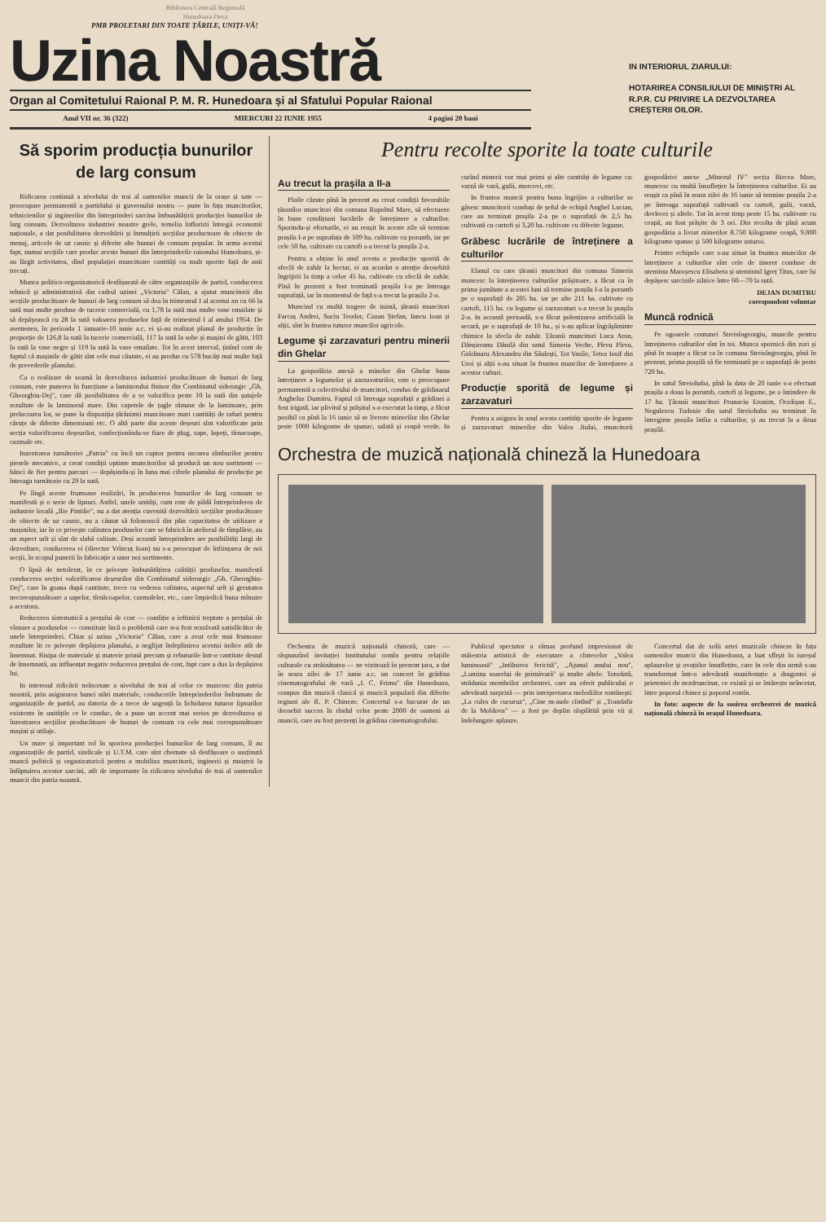Biblioteca Centrală Regională Hunedoara-Deva
PMR PROLETARI DIN TOATE ȚĂRILE, UNIȚI-VĂ!
Uzina Noastră
Organ al Comitetului Raional P. M. R. Hunedoara și al Sfatului Popular Raional
Anul VII nr. 36 (322) MIERCURI 22 IUNIE 1955 4 pagini 20 bani
IN INTERIORUL ZIARULUI:
HOTARIREA CONSILIULUI DE MINIȘTRI AL R.P.R. CU PRIVIRE LA DEZVOLTAREA CREȘTERII OILOR.
Să sporim producția bunurilor de larg consum
Ridicarea continuă a nivelului de trai al oamenilor muncii de la orașe și sate — preocupare permanentă a partidului și guvernului nostru — pune în fața muncitorilor, tehnicienilor și inginerilor din întreprinderi sarcina îmbunătățirii producției bunurilor de larg consum. Dezvoltarea industriei noastre grele, temelia înfloririi întregii economii naționale, a dat posibilitatea dezvoltării și înmulțirii secțiilor productoare de obiecte de menaj, articole de uz casnic și diferite alte bunuri de consum popular. In urma acestui fapt, numai secțiile care produc aceste bunuri din întreprinderile raionului Hunedoara, și-au lărgit activitatea, dînd populației muncitoare cantități cu mult sporite față de anii trecuți.
Munca politico-organizatorică desfășurată de către organizațiile de partid, conducerea tehnică și administrativă din cadrul uzinei „Victoria" Călan, a ajutat muncitorii din secțiile producătoare de bunuri de larg consum să dea în trimestrul I al acestui an cu 66 la sută mai multe produse de tucerie comercială, cu 1,78 la sută mai multe vase emailate și să depășească cu 28 la sută valoarea produselor față de trimestrul I al anului 1954. De asemenea, în perioada 1 ianuarie-10 iunie a.c. ei și-au realizat planul de producție în proporție de 126,8 la sută la tucerie comercială, 117 la sută la sobe și mașini de gătit, 103 la sută la vase negre și 119 la sută la vase emailate. Tot în acest interval, ținînd cont de faptul că mașinile de gătit sînt cele mai căutate, ei au produs cu 578 bucăți mai multe față de prevederile planului.
Ca o realizare de seamă în dezvoltarea industriei producătoare de bunuri de larg consum, este punerea în funcțiune a laminorului finisor din Combinatul siderurgic „Gh. Gheorghiu-Dej", care dă posibilitatea de a se valorifica peste 10 la sută din șutajele rezultate de la laminorul mare. Din capetele de țagle rămase de la laminoare, prin prelucrarea lor, se pune la dispoziția țărănimii muncitoare mari cantități de rafuri pentru căruțe de diferite dimensiuni etc. O altă parte din aceste deșeuri sînt valorificate prin secția valorificarea deșeurilor, confecționîndu-se fiare de plug, sape, lopeți, tîrnacoape, cazmale etc.
Inzestrarea turnătoriei „Patria" cu încă un cuptor pentru uscarea sîmburilor pentru piesele mecanice, a creat condiții optime muncitorilor să producă un nou sortiment — bănci de fier pentru parcuri — depășindu-și în luna mai cifrele planului de producție pe întreaga turnătorie cu 29 la sută.
Pe lîngă aceste frumoase realizări, în producerea bunurilor de larg consum se manifestă și o serie de lipsuri. Astfel, unele unități, cum este de pildă întreprinderea de industrie locală „Ilie Pintilie", nu a dat atenția cuvenită dezvoltării secțiilor producătoare de obiecte de uz casnic, nu a căutat să folosească din plin capacitatea de utilizare a mașinilor, iar în ce privește calitatea produselor care se fabrică în atelierul de tîmplărie, au un aspect urît și sînt de slabă calitate. Deși această întreprindere are posibilități largi de dezvoltare, conducerea ei (director Vrîncuț Ioan) nu s-a preocupat de înființarea de noi secții, în scopul punerii în fabricație a unor noi sortimente.
O lipsă de netolerat, în ce privește îmbunătățirea calității produselor, manifestă conducerea secției valorificarea deșeurilor din Combinatul siderurgic „Gh. Gheorghiu-Dej", care în goana după cantitate, trece cu vederea calitatea, aspectul urît și greutatea necorespunzătoare a sapelor, tîrnăcoapelor, cazmalelor, etc., care împiedică buna mînuire a acestora.
Reducerea sistematică a prețului de cost — condiție a ieftinirii treptate a prețului de vînzare a produselor — constituie încă o problemă care n-a fost rezolvată satisfăcător de unele întreprinderi. Chiar și uzina „Victoria" Călan, care a avut cele mai frumoase rezultate în ce privește depășirea planului, a neglijat îndeplinirea acestui indice atît de însemnat. Risipa de materiale și materie primă precum și rebuturile într-o cantitate destul de însemnată, au influențat negativ reducerea prețului de cost, fapt care a dus la depășirea lui.
In interesul ridicării neîncetate a nivelului de trai al celor ce muncesc din patria noastră, prin asigurarea bunei stări materiale, conducerile întreprinderilor îndrumate de organizațiile de partid, au datoria de a trece de urgență la lichidarea tuturor lipsurilor existente în unitățile ce le conduc, de a pune un accent mai serios pe dezvoltarea și înzestrarea secțiilor producătoare de bunuri de consum cu cele mai corespunzătoare mașini și utilaje.
Un mare și important rol în sporirea producției bunurilor de larg consum, îl au organizațiile de partid, sindicale și U.T.M. care sînt chemate să desfășoare o susținută muncă politică și organizatorică pentru a mobiliza muncitorii, inginerii și maiștrii la înfăptuirea acestor sarcini, atît de importante în ridicarea nivelului de trai al oamenilor muncii din patria noastră.
Pentru recolte sporite la toate culturile
Au trecut la prașila a II-a
Ploile căzute pînă în prezent au creat condiții favorabile țăranilor muncitori din comuna Rapoltul Mare, să efectueze în bune condițiuni lucrările de întreținere a culturilor. Sporindu-și eforturile, ei au reușit în aceste zile să termine prașila I-a pe suprafața de 109 ha. cultivate cu porumb, iar pe cele 50 ha. cultivate cu cartofi s-a trecut la prașila 2-a.
Pentru a obține în anul acesta o producție sporită de sfeclă de zahăr la hectar, ei au acordat o atenție deosebită îngrijirii la timp a celor 45 ha. cultivate cu sfeclă de zahăr. Pînă în prezent a fost terminată prașila I-a pe întreaga suprafață, iar în momentul de față s-a trecut la prașila 2-a.
Muncind cu multă tragere de inimă, țăranii muncitori Farcaș Andrei, Suciu Teodor, Cazan Ștefan, Iancu Ioan și alții, sînt în fruntea tuturor muncilor agricole.
Legume și zarzavaturi pentru minerii din Ghelar
La gospodăria anexă a minelor din Ghelar buna întreținere a legumelor și zarzavaturilor, este o preocupare permanentă a colectivului de muncitori, condus de grădinarul Anghelus Dumitru. Faptul că întreaga suprafață a grădinei a fost irigată, iar plivitul și prășitul s-a executat la timp, a făcut posibil ca pînă la 16 iunie să se livreze minerilor din Ghelar peste 1000 kilograme de spanac, salată și ceapă verde. In curînd minerii vor mai primi și alte cantități de legume ca: varză de vară, gulii, morcovi, etc.
In fruntea muncii pentru buna îngrijire a culturilor se găsesc muncitorii conduși de șeful de echipă Anghel Lucian, care au terminat prașila 2-a pe o suprafață de 2,5 ha. cultivată cu cartofi și 3,20 ha. cultivate cu diferite legume.
Grăbesc lucrările de întreținere a culturilor
Elanul cu care țăranii muncitori din comuna Simeria muncesc la întreținerea culturilor prășitoare, a făcut ca în prima jumătate a acestei luni să termine prașila I-a la porumb pe o suprafață de 205 ha. iar pe alte 211 ha. cultivate cu cartofi, 115 ha. cu legume și zarzavaturi s-a trecut la prașila 2-a. In această perioadă, s-a făcut polenizarea artificială la secară, pe o suprafață de 10 ha., și s-au aplicat îngrășăminte chimice la sfecla de zahăr. Țăranii muncitori Luca Aron, Dănșireanu Dănilă din satul Simeria Veche, Pîrvu Pîrvu, Grădinaru Alexandru din Săulești, Tot Vasile, Tetea Iosif din Uroi și alții s-au situat în fruntea muncilor de întreținere a acestor culturi.
Producție sporită de legume și zarzavaturi
Pentru a asigura în anul acesta cantități sporite de legume și zarzavaturi minerilor din Valea Jiului, muncitorii gospodăriei anexe „Minerul IV" secția Bircea Mare, muncesc cu multă însuflețire la întreținerea culturilor. Ei au reușit ca pînă în seara zilei de 16 iunie să termine prașila 2-a pe întreaga suprafață cultivată cu cartofi, gulii, varză, dovlecei și altele. Tot în acest timp peste 15 ha. cultivate cu ceapă, au fost prășite de 3 ori. Din recolta de pînă acum gospodăria a livrat minerilor 8.750 kilograme ceapă, 9.800 kilograme spanac și 500 kilograme usturoi.
Printre echipele care s-au situat în fruntea muncilor de întreținere a culturilor sînt cele de tineret conduse de utemista Maroșescu Elisabeta și utemistul Igreț Titus, care își depășesc sarcinile zilnice între 60—70 la sută.
DEJAN DUMITRU
corespondent voluntar
Muncă rodnică
Pe ogoarele comunei Streisîngeorgiu, muncile pentru întreținerea culturilor sînt în toi. Munca spornică din zori și pînă în noapte a făcut ca în comuna Streisîngeorgiu, pînă în prezent, prima prașilă să fie terminată pe o suprafață de peste 720 ha.
In satul Streiohaba, pînă la data de 20 iunie s-a efectuat prașila a doua la porumb, cartofi și legume, pe o întindere de 17 ha. Țăranii muncitori Prunaciu Eronim, Ocolișan E., Negulescu Tudosie din satul Streiohaba au terminat în întregime prașila întîia a culturilor, și au trecut la a doua prașilă.
Orchestra de muzică națională chineză la Hunedoara
Orchestra de muzică națională chineză, care — răspunzînd invitației Institutului romîn pentru relațiile culturale cu străinătatea — ne vizitează în prezent țara, a dat în seara zilei de 17 iunie a.c. un concert în grădina cinematografului de vară „I. C. Frimu" din Hunedoara, compus din muzică clasică și muzică populară din diferite regiuni ale R. P. Chineze. Concertul s-a bucurat de un deosebit succes în rîndul celor peste 2000 de oameni ai muncii, care au fost prezenți în grădina cinematografului.
Publicul spectator a rămas profund impresionat de măiestria artistică de executare a cîntecelor „Valea luminoasă" „Intîlnirea fericită", „Ajunul anului nou", „Lumina soarelui de primăvară" și multe altele. Totodată, strădania membrilor orchestrei, care au oferit publicului o adevărată surpriză — prin interpretarea melodiilor romînești: „La cules de cucuruz", „Cine m-aude cîntînd" și „Trandafir de la Moldova" — a fost pe deplin răsplătită prin vii și îndelungate aplauze.
Concertul dat de solii artei muzicale chineze în fața oamenilor muncii din Hunedoara, a luat sfîrșit în iureșul aplauzelor și ovațiilor însuflețite, care în cele din urmă s-au transformat într-o adevărată manifestație a dragostei și prieteniei de nezdruncinat, ce există și se întărește neîncetat, între poporul chinez și poporul romîn.
In foto: aspecte de la sosirea orchestrei de muzică națională chineză în orașul Hunedoara.